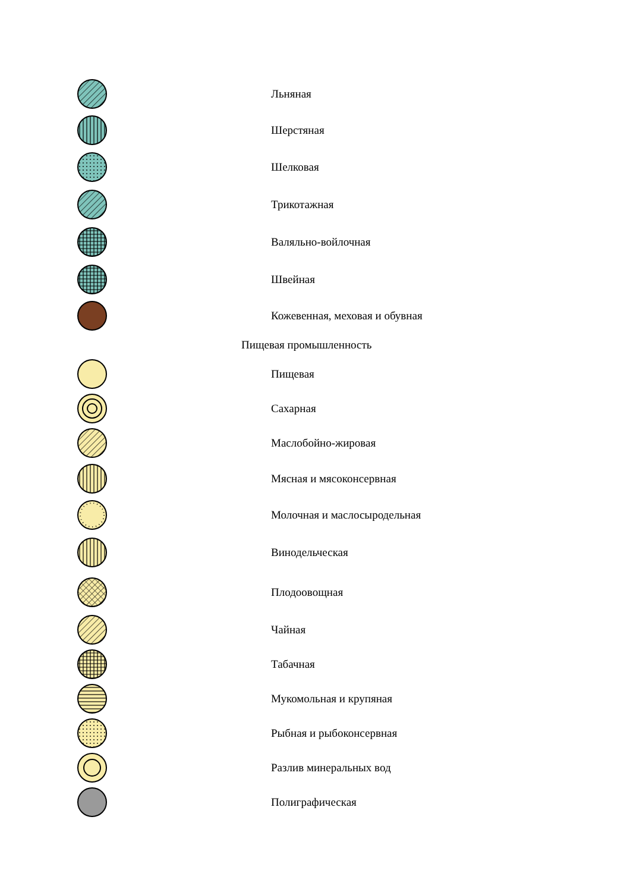Льняная
Шерстяная
Шелковая
Трикотажная
Валяльно-войлочная
Швейная
Кожевенная, меховая и обувная
Пищевая промышленность
Пищевая
Сахарная
Маслобойно-жировая
Мясная и мясоконсервная
Молочная и маслосыродельная
Винодельческая
Плодоовощная
Чайная
Табачная
Мукомольная и крупяная
Рыбная и рыбоконсервная
Разлив минеральных вод
Полиграфическая